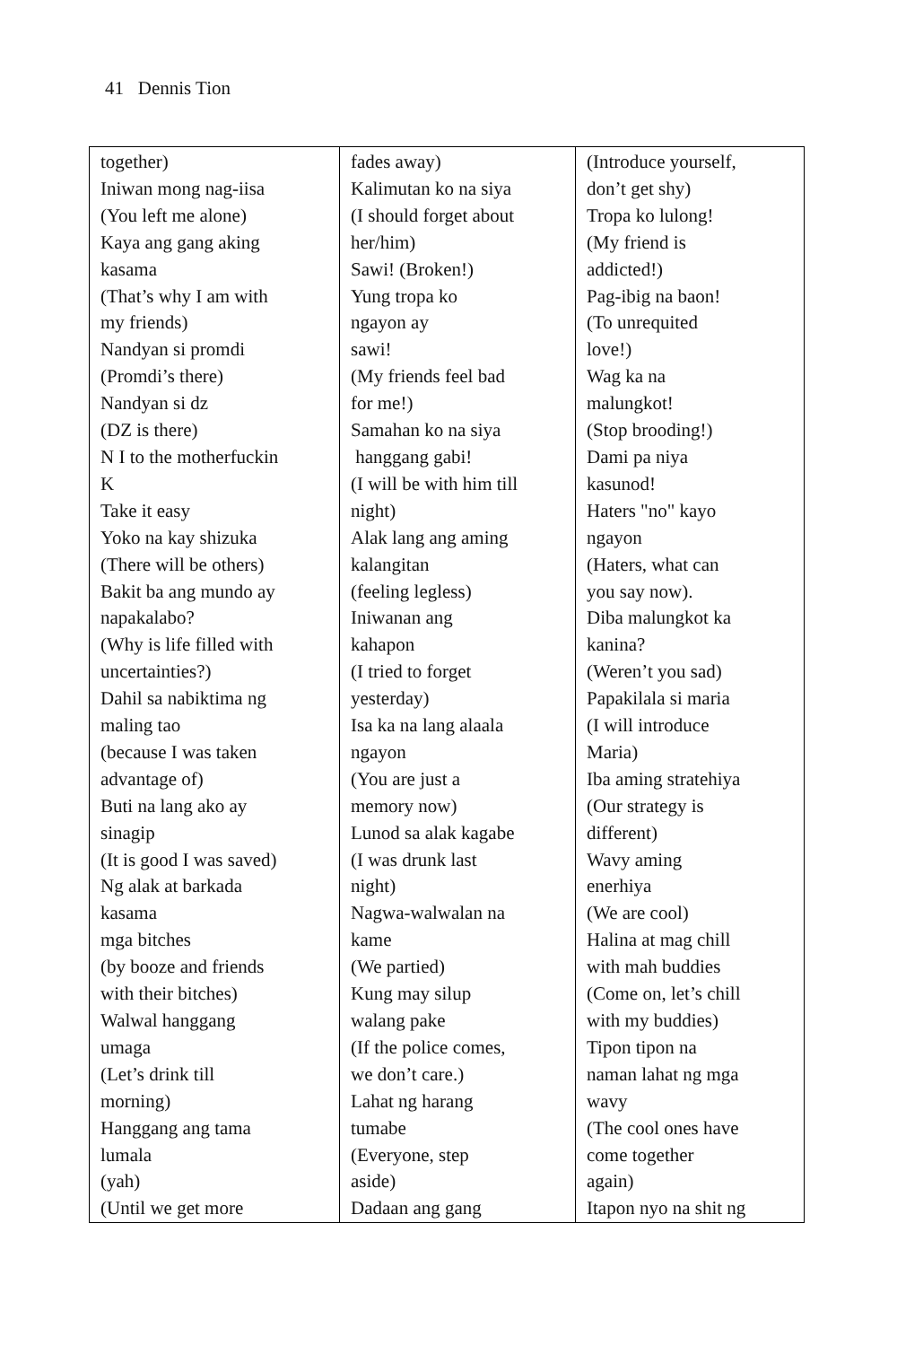41 Dennis Tion
| together) Iniwan mong nag-iisa (You left me alone) Kaya ang gang aking kasama (That’s why I am with my friends) Nandyan si promdi (Promdi’s there) Nandyan si dz (DZ is there) N I to the motherfuckin K Take it easy Yoko na kay shizuka (There will be others) Bakit ba ang mundo ay napakalabo? (Why is life filled with uncertainties?) Dahil sa nabiktima ng maling tao (because I was taken advantage of) Buti na lang ako ay sinagip (It is good I was saved) Ng alak at barkada kasama mga bitches (by booze and friends with their bitches) Walwal hanggang umaga (Let’s drink till morning) Hanggang ang tama lumala (yah) (Until we get more | fades away) Kalimutan ko na siya (I should forget about her/him) Sawi! (Broken!) Yung tropa ko ngayon ay sawi! (My friends feel bad for me!) Samahan ko na siya hanggang gabi! (I will be with him till night) Alak lang ang aming kalangitan (feeling legless) Iniwanan ang kahapon (I tried to forget yesterday) Isa ka na lang alaala ngayon (You are just a memory now) Lunod sa alak kagabe (I was drunk last night) Nagwa-walwalan na kame (We partied) Kung may silup walang pake (If the police comes, we don’t care.) Lahat ng harang tumabe (Everyone, step aside) Dadaan ang gang | (Introduce yourself, don’t get shy) Tropa ko lulong! (My friend is addicted!) Pag-ibig na baon! (To unrequited love!) Wag ka na malungkot! (Stop brooding!) Dami pa niya kasunod! Haters "no" kayo ngayon (Haters, what can you say now). Diba malungkot ka kanina? (Weren’t you sad) Papakilala si maria (I will introduce Maria) Iba aming stratehiya (Our strategy is different) Wavy aming enerhiya (We are cool) Halina at mag chill with mah buddies (Come on, let’s chill with my buddies) Tipon tipon na naman lahat ng mga wavy (The cool ones have come together again) Itapon nyo na shit ng |